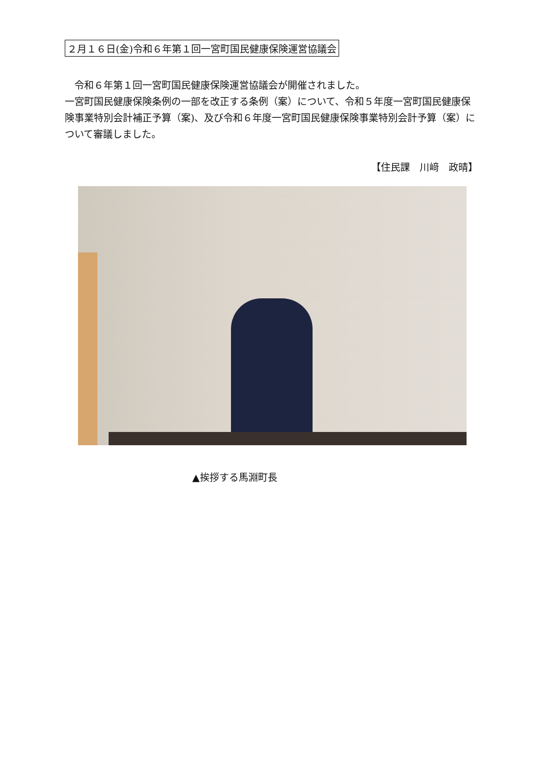２月１６日(金)令和６年第１回一宮町国民健康保険運営協議会
　令和６年第１回一宮町国民健康保険運営協議会が開催されました。
一宮町国民健康保険条例の一部を改正する条例（案）について、令和５年度一宮町国民健康保険事業特別会計補正予算（案)、及び令和６年度一宮町国民健康保険事業特別会計予算（案）について審議しました。
【住民課　川﨑　政晴】
▲挨拶する馬淵町長